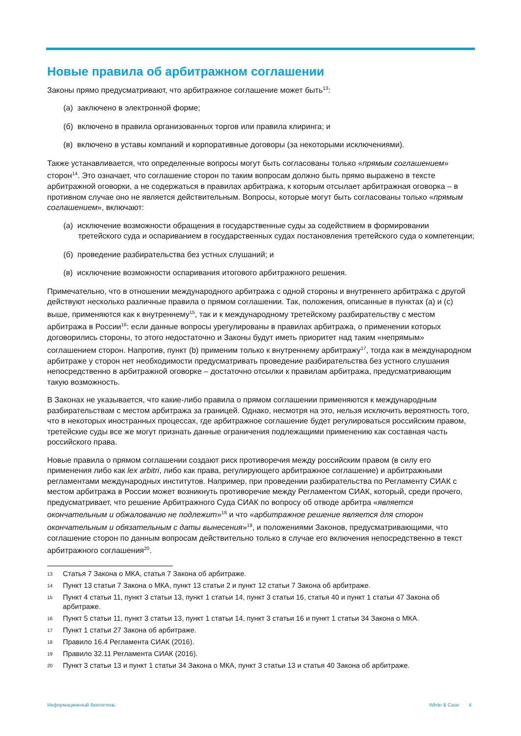Новые правила об арбитражном соглашении
Законы прямо предусматривают, что арбитражное соглашение может быть<sup>13</sup>:
(а) заключено в электронной форме;
(б) включено в правила организованных торгов или правила клиринга; и
(в) включено в уставы компаний и корпоративные договоры (за некоторыми исключениями).
Также устанавливается, что определенные вопросы могут быть согласованы только «прямым соглашением» сторон<sup>14</sup>. Это означает, что соглашение сторон по таким вопросам должно быть прямо выражено в тексте арбитражной оговорки, а не содержаться в правилах арбитража, к которым отсылает арбитражная оговорка – в противном случае оно не является действительным. Вопросы, которые могут быть согласованы только «прямым соглашением», включают:
(а) исключение возможности обращения в государственные суды за содействием в формировании третейского суда и оспариванием в государственных судах постановления третейского суда о компетенции;
(б) проведение разбирательства без устных слушаний; и
(в) исключение возможности оспаривания итогового арбитражного решения.
Примечательно, что в отношении международного арбитража с одной стороны и внутреннего арбитража с другой действуют несколько различные правила о прямом соглашении. Так, положения, описанные в пунктах (a) и (c) выше, применяются как к внутреннему<sup>15</sup>, так и к международному третейскому разбирательству с местом арбитража в России<sup>16</sup>: если данные вопросы урегулированы в правилах арбитража, о применении которых договорились стороны, то этого недостаточно и Законы будут иметь приоритет над таким «непрямым» соглашением сторон. Напротив, пункт (b) применим только к внутреннему арбитражу<sup>17</sup>, тогда как в международном арбитраже у сторон нет необходимости предусматривать проведение разбирательства без устного слушания непосредственно в арбитражной оговорке – достаточно отсылки к правилам арбитража, предусматривающим такую возможность.
В Законах не указывается, что какие-либо правила о прямом соглашении применяются к международным разбирательствам с местом арбитража за границей. Однако, несмотря на это, нельзя исключить вероятность того, что в некоторых иностранных процессах, где арбитражное соглашение будет регулироваться российским правом, третейские суды все же могут признать данные ограничения подлежащими применению как составная часть российского права.
Новые правила о прямом соглашении создают риск противоречия между российским правом (в силу его применения либо как lex arbitri, либо как права, регулирующего арбитражное соглашение) и арбитражными регламентами международных институтов. Например, при проведении разбирательства по Регламенту СИАК с местом арбитража в России может возникнуть противоречие между Регламентом СИАК, который, среди прочего, предусматривает, что решение Арбитражного Суда СИАК по вопросу об отводе арбитра «является окончательным и обжалованию не подлежит»<sup>18</sup> и что «арбитражное решение является для сторон окончательным и обязательным с даты вынесения»<sup>19</sup>, и положениями Законов, предусматривающими, что соглашение сторон по данным вопросам действительно только в случае его включения непосредственно в текст арбитражного соглашения<sup>20</sup>.
13 Статья 7 Закона о МКА, статья 7 Закона об арбитраже.
14 Пункт 13 статьи 7 Закона о МКА, пункт 13 статьи 2 и пункт 12 статьи 7 Закона об арбитраже.
15 Пункт 4 статьи 11, пункт 3 статьи 13, пункт 1 статьи 14, пункт 3 статьи 16, статья 40 и пункт 1 статьи 47 Закона об арбитраже.
16 Пункт 5 статьи 11, пункт 3 статьи 13, пункт 1 статьи 14, пункт 3 статьи 16 и пункт 1 статьи 34 Закона о МКА.
17 Пункт 1 статьи 27 Закона об арбитраже.
18 Правило 16.4 Регламента СИАК (2016).
19 Правило 32.11 Регламента СИАК (2016).
20 Пункт 3 статьи 13 и пункт 1 статьи 34 Закона о МКА, пункт 3 статьи 13 и статья 40 Закона об арбитраже.
Информационный бюллетень White & Case 4